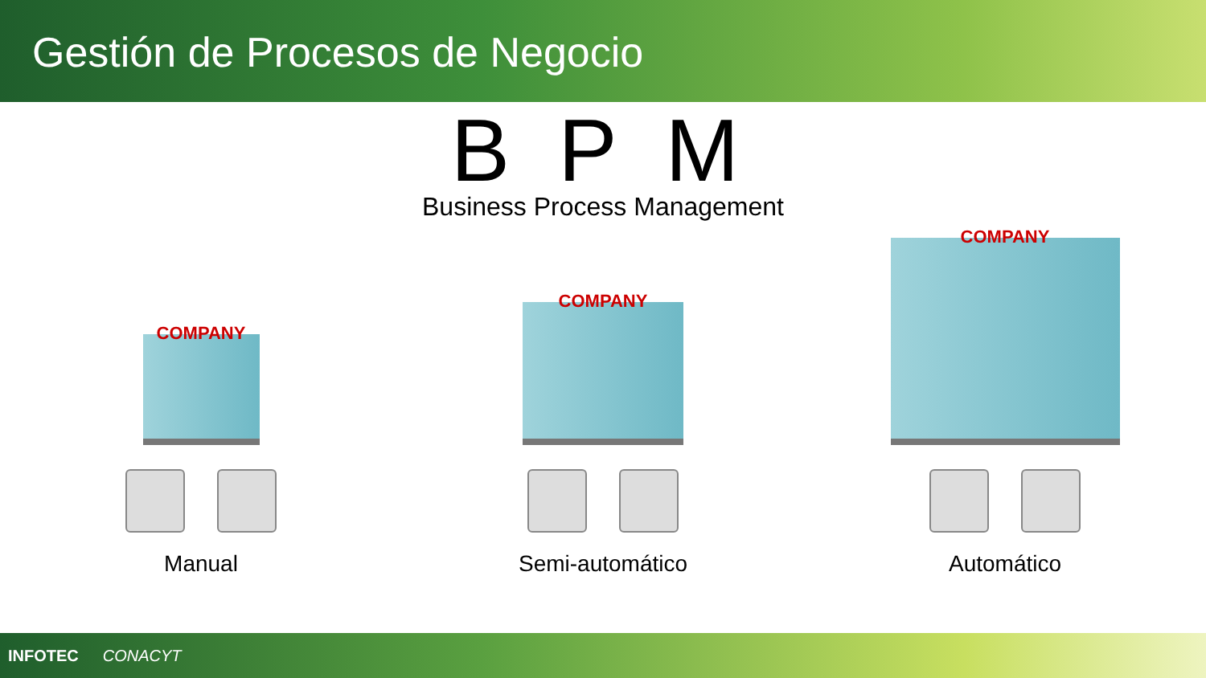Gestión de Procesos de Negocio
BPM
Business Process Management
COMPANY
Manual
COMPANY
Semi-automático
COMPANY
Automático
INFOTEC CONACYT